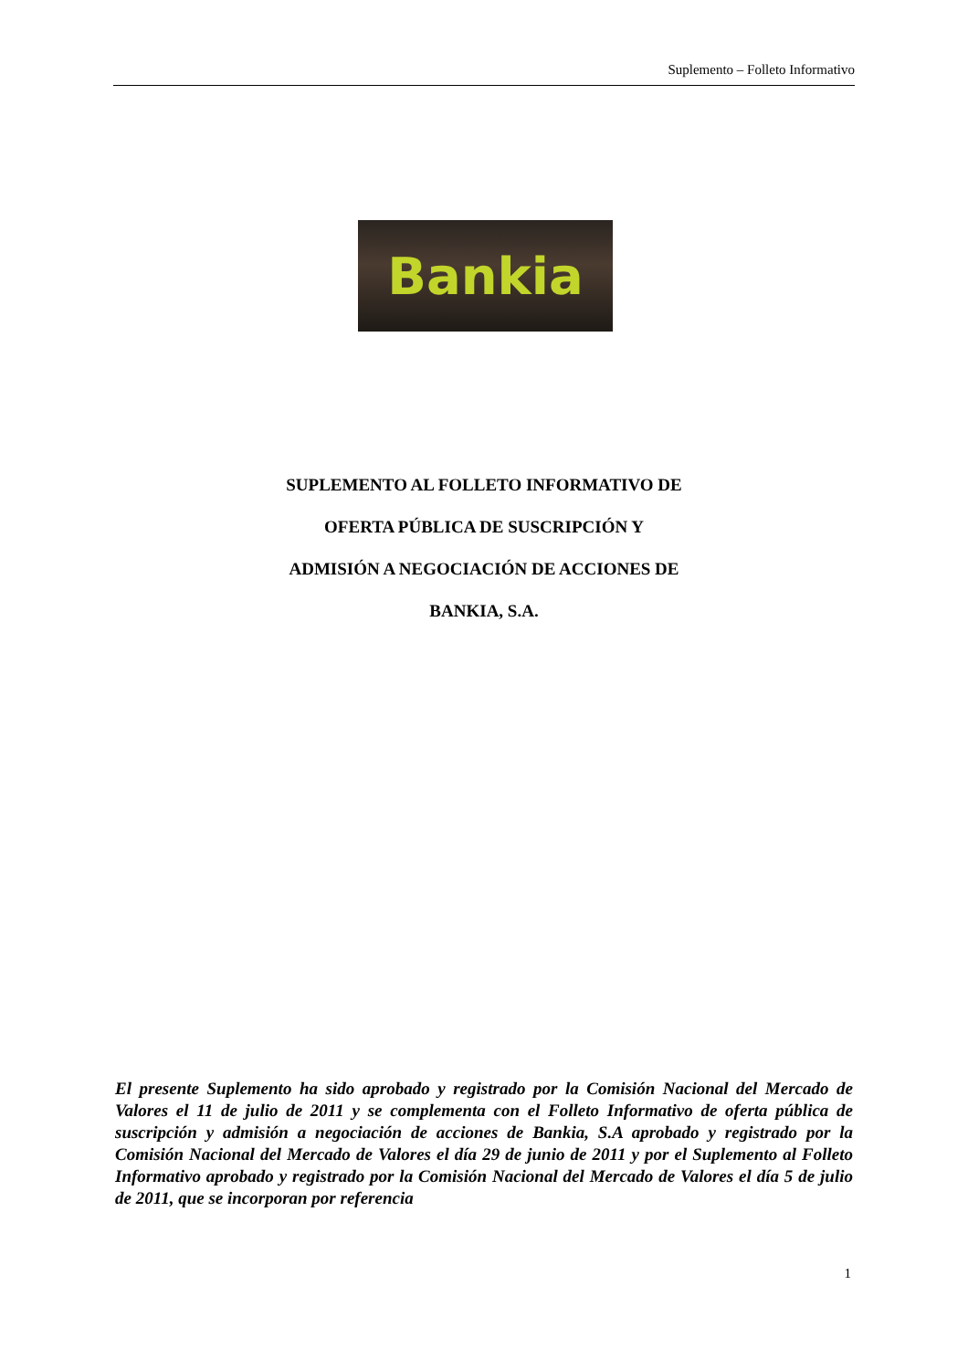Suplemento – Folleto Informativo
Bankia
SUPLEMENTO AL FOLLETO INFORMATIVO DE
OFERTA PÚBLICA DE SUSCRIPCIÓN Y
ADMISIÓN A NEGOCIACIÓN DE ACCIONES DE
BANKIA, S.A.
El presente Suplemento ha sido aprobado y registrado por la Comisión Nacional del Mercado de Valores el 11 de julio de 2011 y se complementa con el Folleto Informativo de oferta pública de suscripción y admisión a negociación de acciones de Bankia, S.A aprobado y registrado por la Comisión Nacional del Mercado de Valores el día 29 de junio de 2011 y por el Suplemento al Folleto Informativo aprobado y registrado por la Comisión Nacional del Mercado de Valores el día 5 de julio de 2011, que se incorporan por referencia
1